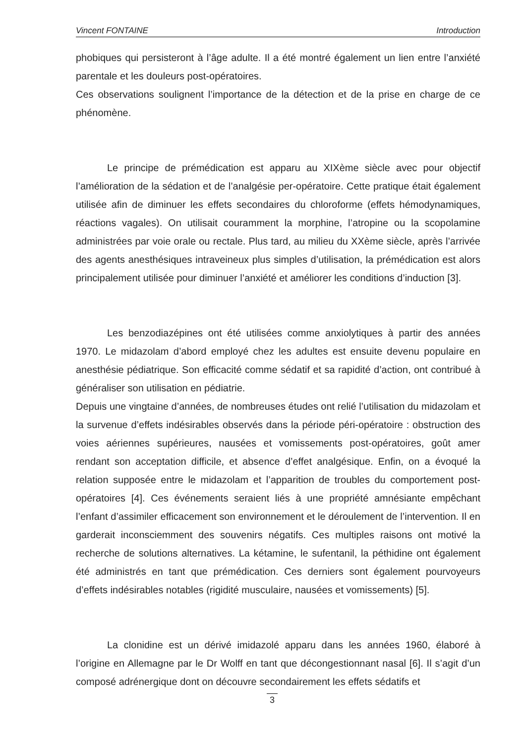Vincent FONTAINE Introduction
phobiques qui persisteront à l’âge adulte. Il a été montré également un lien entre l’anxiété parentale et les douleurs post-opératoires.
Ces observations soulignent l’importance de la détection et de la prise en charge de ce phénomène.
Le principe de prémédication est apparu au XIXème siècle avec pour objectif l’amélioration de la sédation et de l’analgésie per-opératoire. Cette pratique était également utilisée afin de diminuer les effets secondaires du chloroforme (effets hémodynamiques, réactions vagales). On utilisait couramment la morphine, l’atropine ou la scopolamine administrées par voie orale ou rectale. Plus tard, au milieu du XXème siècle, après l’arrivée des agents anesthésiques intraveineux plus simples d’utilisation, la prémédication est alors principalement utilisée pour diminuer l’anxiété et améliorer les conditions d’induction [3].
Les benzodiazépines ont été utilisées comme anxiolytiques à partir des années 1970. Le midazolam d’abord employé chez les adultes est ensuite devenu populaire en anesthésie pédiatrique. Son efficacité comme sédatif et sa rapidité d’action, ont contribué à généraliser son utilisation en pédiatrie.
Depuis une vingtaine d’années, de nombreuses études ont relié l’utilisation du midazolam et la survenue d’effets indésirables observés dans la période péri-opératoire : obstruction des voies aériennes supérieures, nausées et vomissements post-opératoires, goût amer rendant son acceptation difficile, et absence d’effet analgésique. Enfin, on a évoqué la relation supposée entre le midazolam et l’apparition de troubles du comportement post-opératoires [4]. Ces événements seraient liés à une propriété amnésiante empêchant l’enfant d’assimiler efficacement son environnement et le déroulement de l’intervention. Il en garderait inconsciemment des souvenirs négatifs. Ces multiples raisons ont motivé la recherche de solutions alternatives. La kétamine, le sufentanil, la péthidine ont également été administrés en tant que prémédication. Ces derniers sont également pourvoyeurs d’effets indésirables notables (rigidité musculaire, nausées et vomissements) [5].
La clonidine est un dérivé imidazolé apparu dans les années 1960, élaboré à l’origine en Allemagne par le Dr Wolff en tant que décongestionnant nasal [6]. Il s’agit d’un composé adrénergique dont on découvre secondairement les effets sédatifs et
3